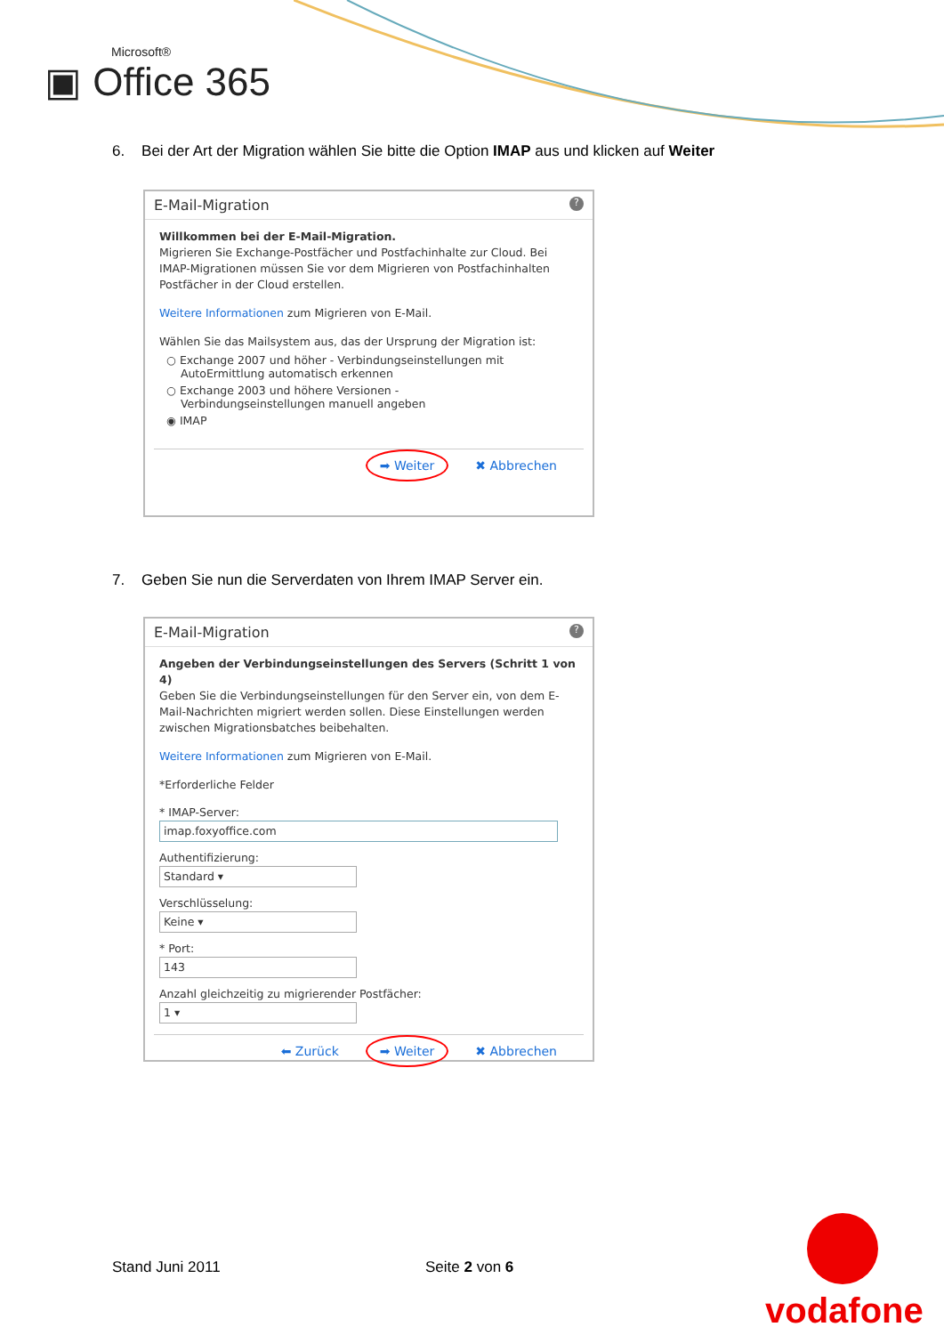Microsoft®
▣ Office 365
6. Bei der Art der Migration wählen Sie bitte die Option IMAP aus und klicken auf Weiter
E-Mail-Migration ?
Willkommen bei der E-Mail-Migration.
Migrieren Sie Exchange-Postfächer und Postfachinhalte zur Cloud. Bei IMAP-Migrationen müssen Sie vor dem Migrieren von Postfachinhalten Postfächer in der Cloud erstellen.
Weitere Informationen zum Migrieren von E-Mail.
Wählen Sie das Mailsystem aus, das der Ursprung der Migration ist:
○ Exchange 2007 und höher - Verbindungseinstellungen mit
AutoErmittlung automatisch erkennen
○ Exchange 2003 und höhere Versionen -
Verbindungseinstellungen manuell angeben
◉ IMAP
➡ Weiter ✖ Abbrechen
7. Geben Sie nun die Serverdaten von Ihrem IMAP Server ein.
E-Mail-Migration ?
Angeben der Verbindungseinstellungen des Servers (Schritt 1 von 4)
Geben Sie die Verbindungseinstellungen für den Server ein, von dem E-Mail-Nachrichten migriert werden sollen. Diese Einstellungen werden zwischen Migrationsbatches beibehalten.
Weitere Informationen zum Migrieren von E-Mail.
*Erforderliche Felder
* IMAP-Server:
imap.foxyoffice.com
Authentifizierung:
Standard ▾
Verschlüsselung:
Keine ▾
* Port:
143
Anzahl gleichzeitig zu migrierender Postfächer:
1 ▾
⬅ Zurück ➡ Weiter ✖ Abbrechen
Stand Juni 2011 Seite 2 von 6
vodafone